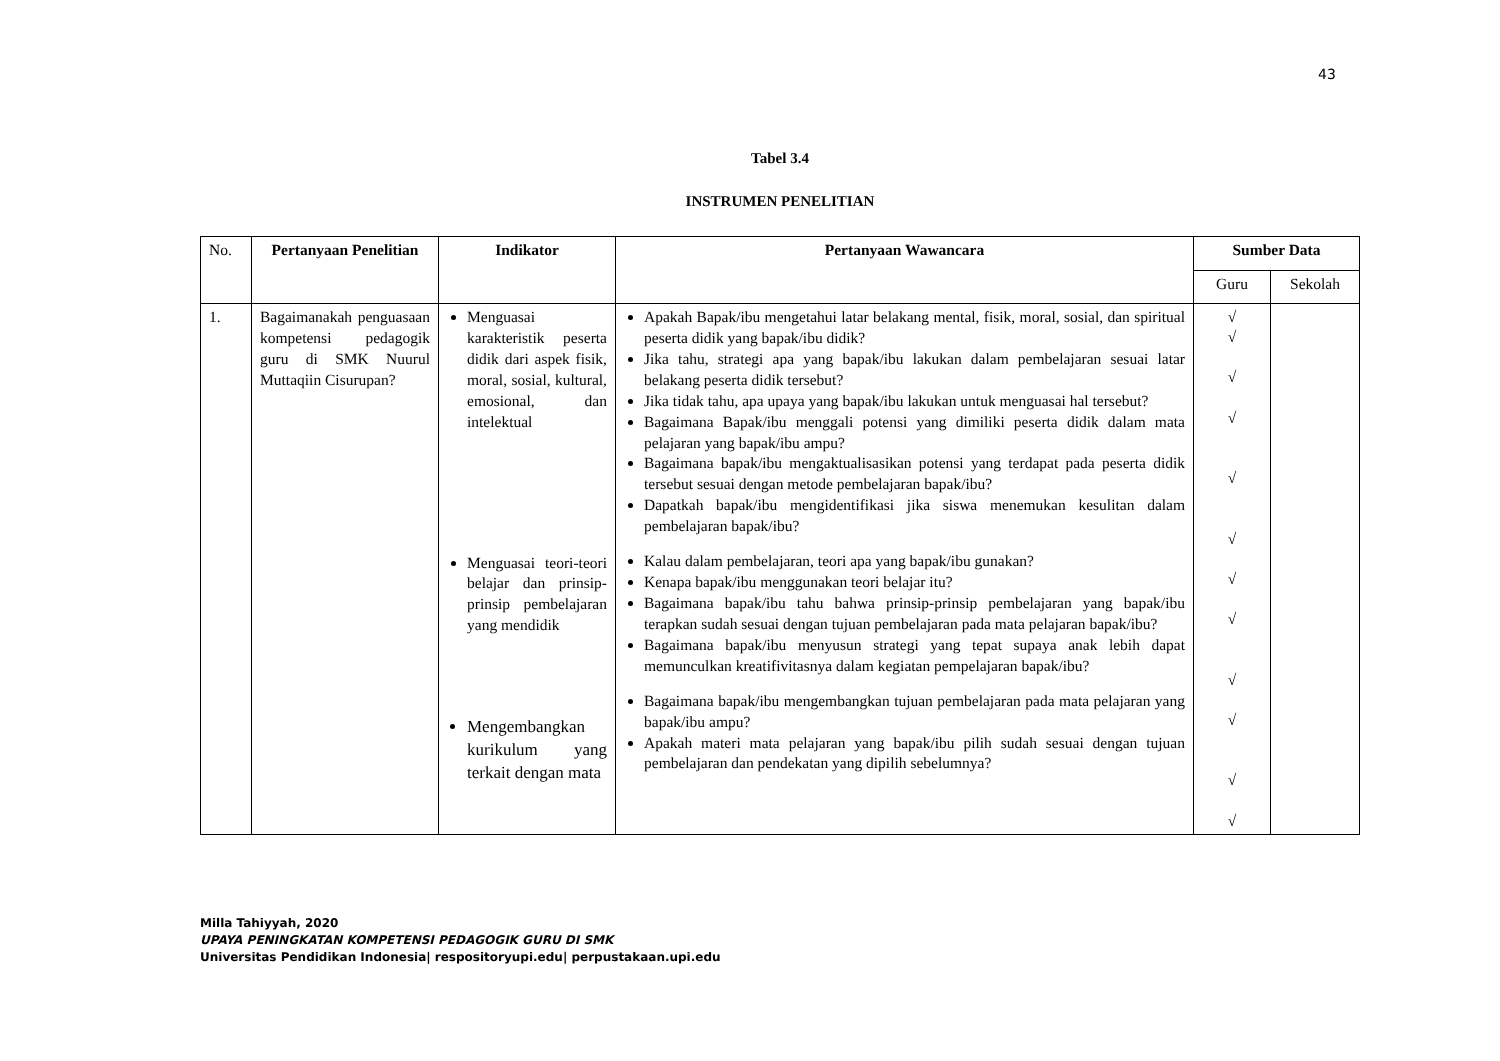43
Tabel 3.4
INSTRUMEN PENELITIAN
| No. | Pertanyaan Penelitian | Indikator | Pertanyaan Wawancara | Sumber Data | |
| | | | | Guru | Sekolah |
| 1. | Bagaimanakah penguasaan kompetensi pedagogik guru di SMK Nuurul Muttaqiin Cisurupan? | Menguasai karakteristik peserta didik dari aspek fisik, moral, sosial, kultural, emosional, dan intelektual Menguasai teori-teori belajar dan prinsip-prinsip pembelajaran yang mendidik Mengembangkan kurikulum yang terkait dengan mata | Apakah Bapak/ibu mengetahui latar belakang mental, fisik, moral, sosial, dan spiritual peserta didik yang bapak/ibu didik? Jika tahu, strategi apa yang bapak/ibu lakukan dalam pembelajaran sesuai latar belakang peserta didik tersebut? Jika tidak tahu, apa upaya yang bapak/ibu lakukan untuk menguasai hal tersebut? Bagaimana Bapak/ibu menggali potensi yang dimiliki peserta didik dalam mata pelajaran yang bapak/ibu ampu? Bagaimana bapak/ibu mengaktualisasikan potensi yang terdapat pada peserta didik tersebut sesuai dengan metode pembelajaran bapak/ibu? Dapatkah bapak/ibu mengidentifikasi jika siswa menemukan kesulitan dalam pembelajaran bapak/ibu? Kalau dalam pembelajaran, teori apa yang bapak/ibu gunakan? Kenapa bapak/ibu menggunakan teori belajar itu? Bagaimana bapak/ibu tahu bahwa prinsip-prinsip pembelajaran yang bapak/ibu terapkan sudah sesuai dengan tujuan pembelajaran pada mata pelajaran bapak/ibu? Bagaimana bapak/ibu menyusun strategi yang tepat supaya anak lebih dapat memunculkan kreatifivitasnya dalam kegiatan pempelajaran bapak/ibu? Bagaimana bapak/ibu mengembangkan tujuan pembelajaran pada mata pelajaran yang bapak/ibu ampu? Apakah materi mata pelajaran yang bapak/ibu pilih sudah sesuai dengan tujuan pembelajaran dan pendekatan yang dipilih sebelumnya? | √ √ √ √ √ √ √ √ √ √ √ √ | |
Milla Tahiyyah, 2020
UPAYA PENINGKATAN KOMPETENSI PEDAGOGIK GURU DI SMK
Universitas Pendidikan Indonesia| respositoryupi.edu| perpustakaan.upi.edu